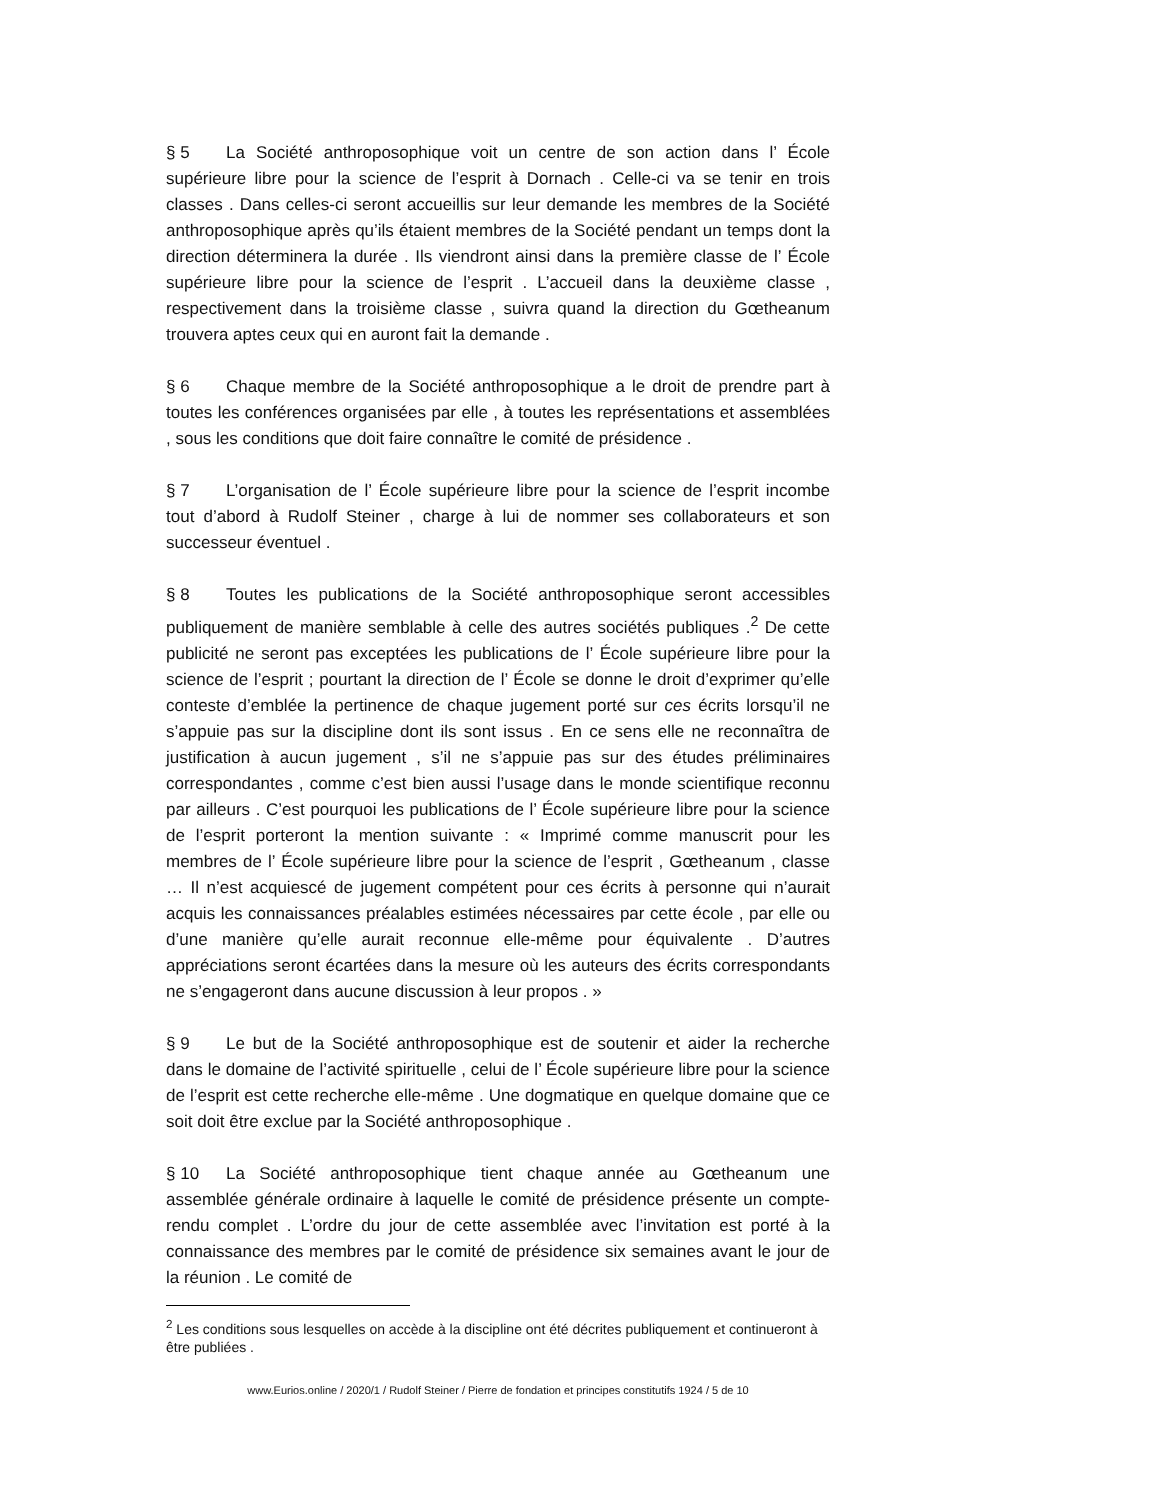§ 5 La Société anthroposophique voit un centre de son action dans l’ École supérieure libre pour la science de l’esprit à Dornach . Celle-ci va se tenir en trois classes . Dans celles-ci seront accueillis sur leur demande les membres de la Société anthroposophique après qu’ils étaient membres de la Société pendant un temps dont la direction déterminera la durée . Ils viendront ainsi dans la première classe de l’ École supérieure libre pour la science de l’esprit . L’accueil dans la deuxième classe , respectivement dans la troisième classe , suivra quand la direction du Gœtheanum trouvera aptes ceux qui en auront fait la demande .
§ 6 Chaque membre de la Société anthroposophique a le droit de prendre part à toutes les conférences organisées par elle , à toutes les représentations et assemblées , sous les conditions que doit faire connaître le comité de présidence .
§ 7 L’organisation de l’ École supérieure libre pour la science de l’esprit incombe tout d’abord à Rudolf Steiner , charge à lui de nommer ses collaborateurs et son successeur éventuel .
§ 8 Toutes les publications de la Société anthroposophique seront accessibles publiquement de manière semblable à celle des autres sociétés publiques .<sup>2</sup> De cette publicité ne seront pas exceptées les publications de l’ École supérieure libre pour la science de l’esprit ; pourtant la direction de l’ École se donne le droit d’exprimer qu’elle conteste d’emblée la pertinence de chaque jugement porté sur ces écrits lorsqu’il ne s’appuie pas sur la discipline dont ils sont issus . En ce sens elle ne reconnaîtra de justification à aucun jugement , s’il ne s’appuie pas sur des études préliminaires correspondantes , comme c’est bien aussi l’usage dans le monde scientifique reconnu par ailleurs . C’est pourquoi les publications de l’ École supérieure libre pour la science de l’esprit porteront la mention suivante : « Imprimé comme manuscrit pour les membres de l’ École supérieure libre pour la science de l’esprit , Gœtheanum , classe … Il n’est acquiescé de jugement compétent pour ces écrits à personne qui n’aurait acquis les connaissances préalables estimées nécessaires par cette école , par elle ou d’une manière qu’elle aurait reconnue elle-même pour équivalente . D’autres appréciations seront écartées dans la mesure où les auteurs des écrits correspondants ne s’engageront dans aucune discussion à leur propos . »
§ 9 Le but de la Société anthroposophique est de soutenir et aider la recherche dans le domaine de l’activité spirituelle , celui de l’ École supérieure libre pour la science de l’esprit est cette recherche elle-même . Une dogmatique en quelque domaine que ce soit doit être exclue par la Société anthroposophique .
§ 10 La Société anthroposophique tient chaque année au Gœtheanum une assemblée générale ordinaire à laquelle le comité de présidence présente un compte-rendu complet . L’ordre du jour de cette assemblée avec l’invitation est porté à la connaissance des membres par le comité de présidence six semaines avant le jour de la réunion . Le comité de
<sup>2</sup> Les conditions sous lesquelles on accède à la discipline ont été décrites publiquement et continueront à être publiées .
www.Eurios.online / 2020/1 / Rudolf Steiner / Pierre de fondation et principes constitutifs 1924 / 5 de 10